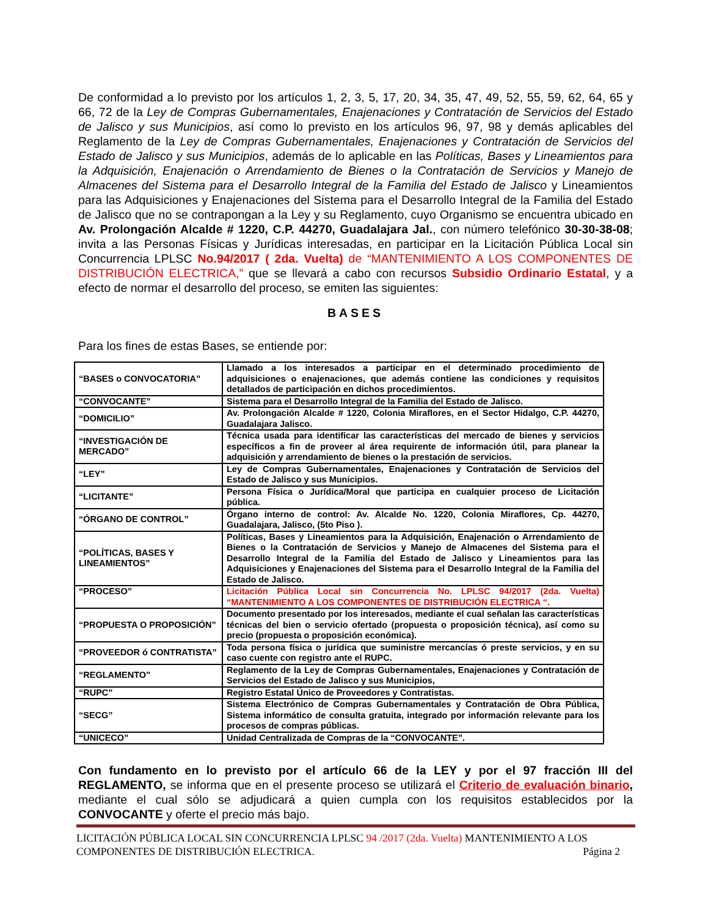De conformidad a lo previsto por los artículos 1, 2, 3, 5, 17, 20, 34, 35, 47, 49, 52, 55, 59, 62, 64, 65 y 66, 72 de la Ley de Compras Gubernamentales, Enajenaciones y Contratación de Servicios del Estado de Jalisco y sus Municipios, así como lo previsto en los artículos 96, 97, 98 y demás aplicables del Reglamento de la Ley de Compras Gubernamentales, Enajenaciones y Contratación de Servicios del Estado de Jalisco y sus Municipios, además de lo aplicable en las Políticas, Bases y Lineamientos para la Adquisición, Enajenación o Arrendamiento de Bienes o la Contratación de Servicios y Manejo de Almacenes del Sistema para el Desarrollo Integral de la Familia del Estado de Jalisco y Lineamientos para las Adquisiciones y Enajenaciones del Sistema para el Desarrollo Integral de la Familia del Estado de Jalisco que no se contrapongan a la Ley y su Reglamento, cuyo Organismo se encuentra ubicado en Av. Prolongación Alcalde # 1220, C.P. 44270, Guadalajara Jal., con número telefónico 30-30-38-08; invita a las Personas Físicas y Jurídicas interesadas, en participar en la Licitación Pública Local sin Concurrencia LPLSC No.94/2017 ( 2da. Vuelta) de “MANTENIMIENTO A LOS COMPONENTES DE DISTRIBUCIÓN ELECTRICA,” que se llevará a cabo con recursos Subsidio Ordinario Estatal, y a efecto de normar el desarrollo del proceso, se emiten las siguientes:
BASES
Para los fines de estas Bases, se entiende por:
| “BASES o CONVOCATORIA” | Llamado a los interesados a participar en el determinado procedimiento de adquisiciones o enajenaciones, que además contiene las condiciones y requisitos detallados de participación en dichos procedimientos. |
| “CONVOCANTE” | Sistema para el Desarrollo Integral de la Familia del Estado de Jalisco. |
| “DOMICILIO” | Av. Prolongación Alcalde # 1220, Colonia Miraflores, en el Sector Hidalgo, C.P. 44270, Guadalajara Jalisco. |
| “INVESTIGACIÓN DE MERCADO” | Técnica usada para identificar las características del mercado de bienes y servicios específicos a fin de proveer al área requirente de información útil, para planear la adquisición y arrendamiento de bienes o la prestación de servicios. |
| “LEY” | Ley de Compras Gubernamentales, Enajenaciones y Contratación de Servicios del Estado de Jalisco y sus Municipios. |
| “LICITANTE” | Persona Física o Jurídica/Moral que participa en cualquier proceso de Licitación pública. |
| “ÓRGANO DE CONTROL” | Órgano interno de control: Av. Alcalde No. 1220, Colonia Miraflores, Cp. 44270, Guadalajara, Jalisco, (5to Piso ). |
| “POLÍTICAS, BASES Y LINEAMIENTOS” | Políticas, Bases y Lineamientos para la Adquisición, Enajenación o Arrendamiento de Bienes o la Contratación de Servicios y Manejo de Almacenes del Sistema para el Desarrollo Integral de la Familia del Estado de Jalisco y Lineamientos para las Adquisiciones y Enajenaciones del Sistema para el Desarrollo Integral de la Familia del Estado de Jalisco. |
| “PROCESO” | Licitación Pública Local sin Concurrencia No. LPLSC 94/2017 (2da. Vuelta) “MANTENIMIENTO A LOS COMPONENTES DE DISTRIBUCIÓN ELECTRICA “. |
| “PROPUESTA O PROPOSICIÓN” | Documento presentado por los interesados, mediante el cual señalan las características técnicas del bien o servicio ofertado (propuesta o proposición técnica), así como su precio (propuesta o proposición económica). |
| “PROVEEDOR ó CONTRATISTA” | Toda persona física o jurídica que suministre mercancías ó preste servicios, y en su caso cuente con registro ante el RUPC. |
| “REGLAMENTO” | Reglamento de la Ley de Compras Gubernamentales, Enajenaciones y Contratación de Servicios del Estado de Jalisco y sus Municipios, |
| “RUPC” | Registro Estatal Único de Proveedores y Contratistas. |
| “SECG” | Sistema Electrónico de Compras Gubernamentales y Contratación de Obra Pública, Sistema informático de consulta gratuita, integrado por información relevante para los procesos de compras públicas. |
| “UNICECO” | Unidad Centralizada de Compras de la “CONVOCANTE”. |
Con fundamento en lo previsto por el artículo 66 de la LEY y por el 97 fracción III del REGLAMENTO, se informa que en el presente proceso se utilizará el Criterio de evaluación binario, mediante el cual sólo se adjudicará a quien cumpla con los requisitos establecidos por la CONVOCANTE y oferte el precio más bajo.
LICITACIÓN PÚBLICA LOCAL SIN CONCURRENCIA LPLSC 94 /2017 (2da. Vuelta) MANTENIMIENTO A LOS
COMPONENTES DE DISTRIBUCIÓN ELECTRICA. Página 2